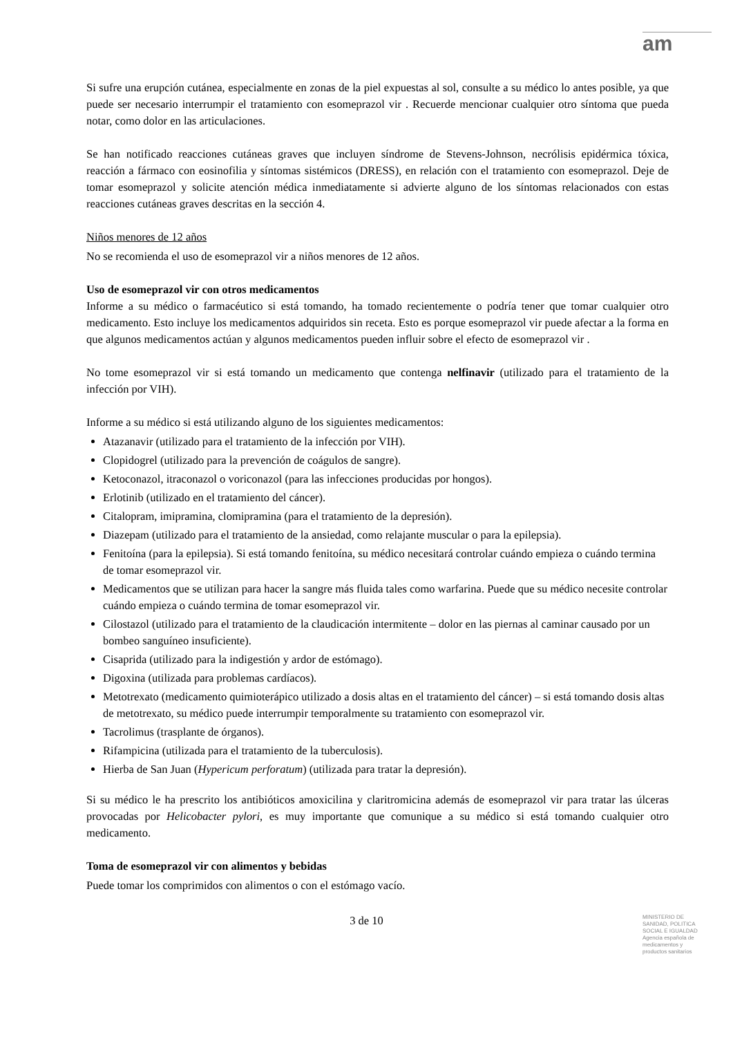am
Si sufre una erupción cutánea, especialmente en zonas de la piel expuestas al sol, consulte a su médico lo antes posible, ya que puede ser necesario interrumpir el tratamiento con esomeprazol vir . Recuerde mencionar cualquier otro síntoma que pueda notar, como dolor en las articulaciones.
Se han notificado reacciones cutáneas graves que incluyen síndrome de Stevens-Johnson, necrólisis epidérmica tóxica, reacción a fármaco con eosinofilia y síntomas sistémicos (DRESS), en relación con el tratamiento con esomeprazol. Deje de tomar esomeprazol y solicite atención médica inmediatamente si advierte alguno de los síntomas relacionados con estas reacciones cutáneas graves descritas en la sección 4.
Niños menores de 12 años
No se recomienda el uso de esomeprazol vir a niños menores de 12 años.
Uso de esomeprazol vir con otros medicamentos
Informe a su médico o farmacéutico si está tomando, ha tomado recientemente o podría tener que tomar cualquier otro medicamento. Esto incluye los medicamentos adquiridos sin receta. Esto es porque esomeprazol vir puede afectar a la forma en que algunos medicamentos actúan y algunos medicamentos pueden influir sobre el efecto de esomeprazol vir .
No tome esomeprazol vir si está tomando un medicamento que contenga nelfinavir (utilizado para el tratamiento de la infección por VIH).
Informe a su médico si está utilizando alguno de los siguientes medicamentos:
Atazanavir (utilizado para el tratamiento de la infección por VIH).
Clopidogrel (utilizado para la prevención de coágulos de sangre).
Ketoconazol, itraconazol o voriconazol (para las infecciones producidas por hongos).
Erlotinib (utilizado en el tratamiento del cáncer).
Citalopram, imipramina, clomipramina (para el tratamiento de la depresión).
Diazepam (utilizado para el tratamiento de la ansiedad, como relajante muscular o para la epilepsia).
Fenitoína (para la epilepsia). Si está tomando fenitoína, su médico necesitará controlar cuándo empieza o cuándo termina de tomar esomeprazol vir.
Medicamentos que se utilizan para hacer la sangre más fluida tales como warfarina. Puede que su médico necesite controlar cuándo empieza o cuándo termina de tomar esomeprazol vir.
Cilostazol (utilizado para el tratamiento de la claudicación intermitente – dolor en las piernas al caminar causado por un bombeo sanguíneo insuficiente).
Cisaprida (utilizado para la indigestión y ardor de estómago).
Digoxina (utilizada para problemas cardíacos).
Metotrexato (medicamento quimioterápico utilizado a dosis altas en el tratamiento del cáncer) – si está tomando dosis altas de metotrexato, su médico puede interrumpir temporalmente su tratamiento con esomeprazol vir.
Tacrolimus (trasplante de órganos).
Rifampicina (utilizada para el tratamiento de la tuberculosis).
Hierba de San Juan (Hypericum perforatum) (utilizada para tratar la depresión).
Si su médico le ha prescrito los antibióticos amoxicilina y claritromicina además de esomeprazol vir para tratar las úlceras provocadas por Helicobacter pylori, es muy importante que comunique a su médico si está tomando cualquier otro medicamento.
Toma de esomeprazol vir con alimentos y bebidas
Puede tomar los comprimidos con alimentos o con el estómago vacío.
3 de 10
MINISTERIO DE
SANIDAD, POLITICA
SOCIAL E IGUALDAD
Agencia española de
medicamentos y
productos sanitarios